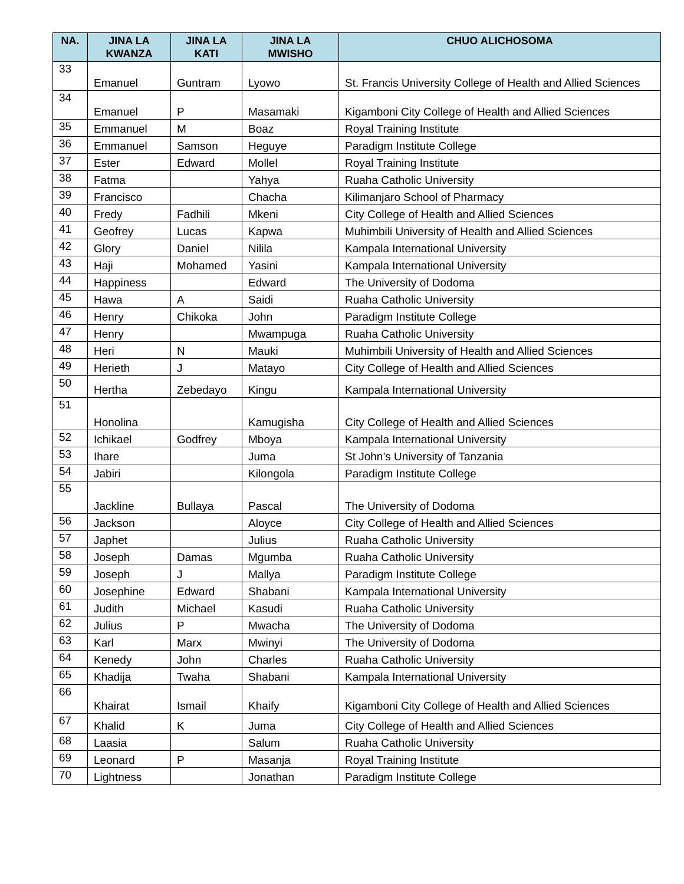| NA. | JINA LA KWANZA | JINA LA KATI | JINA LA MWISHO | CHUO ALICHOSOMA |
| --- | --- | --- | --- | --- |
| 33 | Emanuel | Guntram | Lyowo | St. Francis University College of Health and Allied Sciences |
| 34 | Emanuel | P | Masamaki | Kigamboni City College of Health and Allied Sciences |
| 35 | Emmanuel | M | Boaz | Royal Training Institute |
| 36 | Emmanuel | Samson | Heguye | Paradigm Institute College |
| 37 | Ester | Edward | Mollel | Royal Training Institute |
| 38 | Fatma | | Yahya | Ruaha Catholic University |
| 39 | Francisco | | Chacha | Kilimanjaro School of Pharmacy |
| 40 | Fredy | Fadhili | Mkeni | City College of Health and Allied Sciences |
| 41 | Geofrey | Lucas | Kapwa | Muhimbili University of Health and Allied Sciences |
| 42 | Glory | Daniel | Nilila | Kampala International University |
| 43 | Haji | Mohamed | Yasini | Kampala International University |
| 44 | Happiness | | Edward | The University of Dodoma |
| 45 | Hawa | A | Saidi | Ruaha Catholic University |
| 46 | Henry | Chikoka | John | Paradigm Institute College |
| 47 | Henry | | Mwampuga | Ruaha Catholic University |
| 48 | Heri | N | Mauki | Muhimbili University of Health and Allied Sciences |
| 49 | Herieth | J | Matayo | City College of Health and Allied Sciences |
| 50 | Hertha | Zebedayo | Kingu | Kampala International University |
| 51 | Honolina | | Kamugisha | City College of Health and Allied Sciences |
| 52 | Ichikael | Godfrey | Mboya | Kampala International University |
| 53 | Ihare | | Juma | St John’s University of Tanzania |
| 54 | Jabiri | | Kilongola | Paradigm Institute College |
| 55 | Jackline | Bullaya | Pascal | The University of Dodoma |
| 56 | Jackson | | Aloyce | City College of Health and Allied Sciences |
| 57 | Japhet | | Julius | Ruaha Catholic University |
| 58 | Joseph | Damas | Mgumba | Ruaha Catholic University |
| 59 | Joseph | J | Mallya | Paradigm Institute College |
| 60 | Josephine | Edward | Shabani | Kampala International University |
| 61 | Judith | Michael | Kasudi | Ruaha Catholic University |
| 62 | Julius | P | Mwacha | The University of Dodoma |
| 63 | Karl | Marx | Mwinyi | The University of Dodoma |
| 64 | Kenedy | John | Charles | Ruaha Catholic University |
| 65 | Khadija | Twaha | Shabani | Kampala International University |
| 66 | Khairat | Ismail | Khaify | Kigamboni City College of Health and Allied Sciences |
| 67 | Khalid | K | Juma | City College of Health and Allied Sciences |
| 68 | Laasia | | Salum | Ruaha Catholic University |
| 69 | Leonard | P | Masanja | Royal Training Institute |
| 70 | Lightness | | Jonathan | Paradigm Institute College |